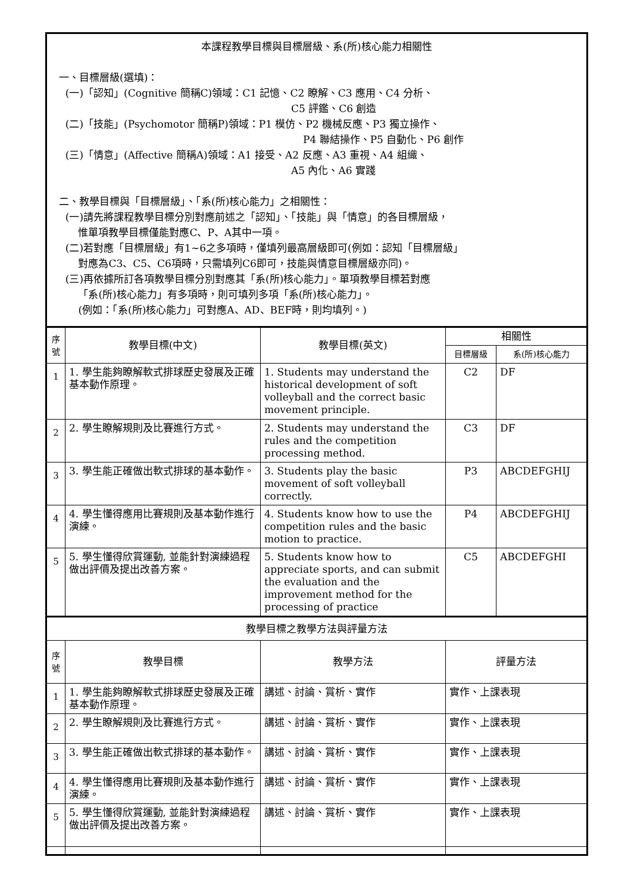| 本課程教學目標與目標層級、系(所)核心能力相關性 一、目標層級(選填)： (一)「認知」(Cognitive 簡稱C)領域：C1 記憶、C2 瞭解、C3 應用、C4 分析、 C5 評鑑、C6 創造 (二)「技能」(Psychomotor 簡稱P)領域：P1 模仿、P2 機械反應、P3 獨立操作、 P4 聯結操作、P5 自動化、P6 創作 (三)「情意」(Affective 簡稱A)領域：A1 接受、A2 反應、A3 重視、A4 組織、 A5 內化、A6 實踐 二、教學目標與「目標層級」、「系(所)核心能力」之相關性： (一)請先將課程教學目標分別對應前述之「認知」、「技能」與「情意」的各目標層級， 惟單項教學目標僅能對應C、P、A其中一項。 (二)若對應「目標層級」有1~6之多項時，僅填列最高層級即可(例如：認知「目標層級」 對應為C3、C5、C6項時，只需填列C6即可，技能與情意目標層級亦同)。 (三)再依據所訂各項教學目標分別對應其「系(所)核心能力」。單項教學目標若對應 「系(所)核心能力」有多項時，則可填列多項「系(所)核心能力」。 (例如：「系(所)核心能力」可對應A、AD、BEF時，則均填列。) | | | | |
| 序號 | 教學目標(中文) | 教學目標(英文) | 相關性 | |
| | | | 目標層級 | 系(所)核心能力 |
| 1 | 1. 學生能夠瞭解軟式排球歷史發展及正確基本動作原理。 | 1. Students may understand the historical development of soft volleyball and the correct basic movement principle. | C2 | DF |
| 2 | 2. 學生瞭解規則及比賽進行方式。 | 2. Students may understand the rules and the competition processing method. | C3 | DF |
| 3 | 3. 學生能正確做出軟式排球的基本動作。 | 3. Students play the basic movement of soft volleyball correctly. | P3 | ABCDEFGHIJ |
| 4 | 4. 學生懂得應用比賽規則及基本動作進行演練。 | 4. Students know how to use the competition rules and the basic motion to practice. | P4 | ABCDEFGHIJ |
| 5 | 5. 學生懂得欣賞運動, 並能針對演練過程做出評價及提出改善方案。 | 5. Students know how to appreciate sports, and can submit the evaluation and the improvement method for the processing of practice | C5 | ABCDEFGHI |
| 教學目標之教學方法與評量方法 | | | | |
| 序號 | 教學目標 | 教學方法 | 評量方法 | |
| 1 | 1. 學生能夠瞭解軟式排球歷史發展及正確基本動作原理。 | 講述、討論、賞析、實作 | 實作、上課表現 | |
| 2 | 2. 學生瞭解規則及比賽進行方式。 | 講述、討論、賞析、實作 | 實作、上課表現 | |
| 3 | 3. 學生能正確做出軟式排球的基本動作。 | 講述、討論、賞析、實作 | 實作、上課表現 | |
| 4 | 4. 學生懂得應用比賽規則及基本動作進行演練。 | 講述、討論、賞析、實作 | 實作、上課表現 | |
| 5 | 5. 學生懂得欣賞運動, 並能針對演練過程做出評價及提出改善方案。 | 講述、討論、賞析、實作 | 實作、上課表現 | |